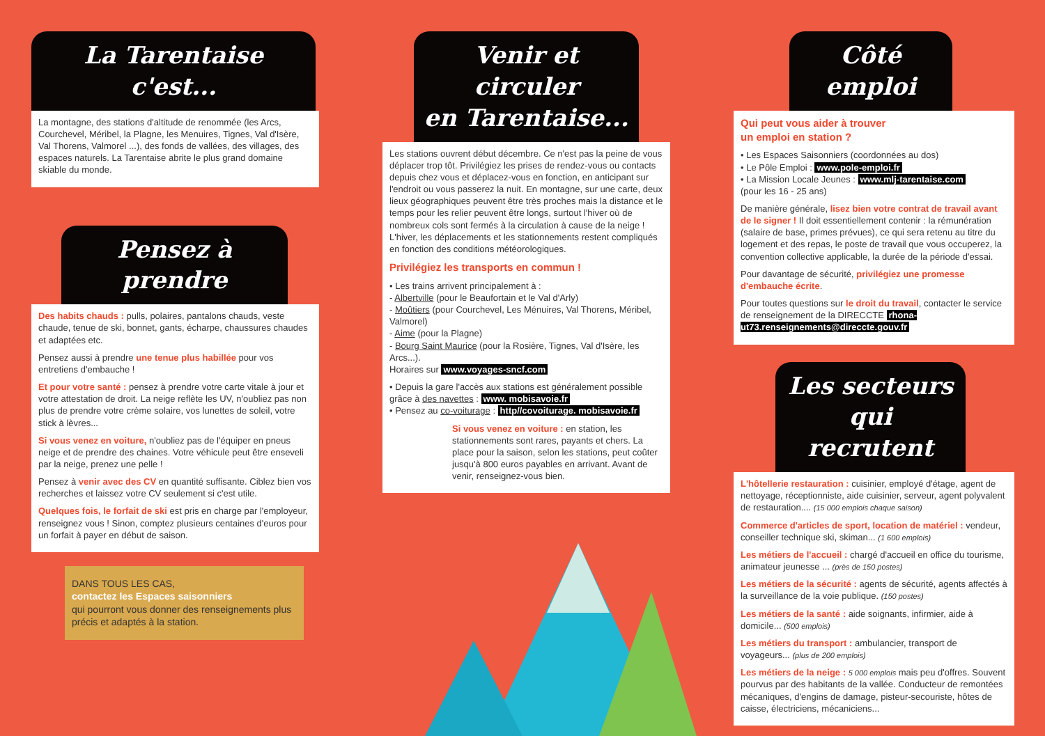La Tarentaise c'est...
La montagne, des stations d'altitude de renommée (les Arcs, Courchevel, Méribel, la Plagne, les Menuires, Tignes, Val d'Isère, Val Thorens, Valmorel ...), des fonds de vallées, des villages, des espaces naturels. La Tarentaise abrite le plus grand domaine skiable du monde.
Pensez à prendre
Des habits chauds : pulls, polaires, pantalons chauds, veste chaude, tenue de ski, bonnet, gants, écharpe, chaussures chaudes et adaptées etc.
Pensez aussi à prendre une tenue plus habillée pour vos entretiens d'embauche !
Et pour votre santé : pensez à prendre votre carte vitale à jour et votre attestation de droit. La neige reflète les UV, n'oubliez pas non plus de prendre votre crème solaire, vos lunettes de soleil, votre stick à lèvres...
Si vous venez en voiture, n'oubliez pas de l'équiper en pneus neige et de prendre des chaines. Votre véhicule peut être enseveli par la neige, prenez une pelle !
Pensez à venir avec des CV en quantité suffisante. Ciblez bien vos recherches et laissez votre CV seulement si c'est utile.
Quelques fois, le forfait de ski est pris en charge par l'employeur, renseignez vous ! Sinon, comptez plusieurs centaines d'euros pour un forfait à payer en début de saison.
DANS TOUS LES CAS,
contactez les Espaces saisonniers
qui pourront vous donner des renseignements plus précis et adaptés à la station.
Venir et circuler
en Tarentaise...
Les stations ouvrent début décembre. Ce n'est pas la peine de vous déplacer trop tôt. Privilégiez les prises de rendez-vous ou contacts depuis chez vous et déplacez-vous en fonction, en anticipant sur l'endroit ou vous passerez la nuit. En montagne, sur une carte, deux lieux géographiques peuvent être très proches mais la distance et le temps pour les relier peuvent être longs, surtout l'hiver où de nombreux cols sont fermés à la circulation à cause de la neige ! L'hiver, les déplacements et les stationnements restent compliqués en fonction des conditions météorologiques.
Privilégiez les transports en commun !
• Les trains arrivent principalement à :
- Albertville (pour le Beaufortain et le Val d'Arly)
- Moûtiers (pour Courchevel, Les Ménuires, Val Thorens, Méribel, Valmorel)
- Aime (pour la Plagne)
- Bourg Saint Maurice (pour la Rosière, Tignes, Val d'Isère, les Arcs...).
Horaires sur www.voyages-sncf.com
• Depuis la gare l'accès aux stations est généralement possible grâce à des navettes : www. mobisavoie.fr
• Pensez au co-voiturage : http//covoiturage. mobisavoie.fr
Si vous venez en voiture : en station, les stationnements sont rares, payants et chers. La place pour la saison, selon les stations, peut coûter jusqu'à 800 euros payables en arrivant. Avant de venir, renseignez-vous bien.
Côté emploi
Qui peut vous aider à trouver
un emploi en station ?
• Les Espaces Saisonniers (coordonnées au dos)
• Le Pôle Emploi : www.pole-emploi.fr
• La Mission Locale Jeunes : www.mlj-tarentaise.com
(pour les 16 - 25 ans)
De manière générale, lisez bien votre contrat de travail avant de le signer ! Il doit essentiellement contenir : la rémunération (salaire de base, primes prévues), ce qui sera retenu au titre du logement et des repas, le poste de travail que vous occuperez, la convention collective applicable, la durée de la période d'essai.
Pour davantage de sécurité, privilégiez une promesse d'embauche écrite.
Pour toutes questions sur le droit du travail, contacter le service de renseignement de la DIRECCTE rhona-ut73.renseignements@direccte.gouv.fr
Les secteurs
qui recrutent
L'hôtellerie restauration : cuisinier, employé d'étage, agent de nettoyage, réceptionniste, aide cuisinier, serveur, agent polyvalent de restauration.... (15 000 emplois chaque saison)
Commerce d'articles de sport, location de matériel : vendeur, conseiller technique ski, skiman... (1 600 emplois)
Les métiers de l'accueil : chargé d'accueil en office du tourisme, animateur jeunesse ... (près de 150 postes)
Les métiers de la sécurité : agents de sécurité, agents affectés à la surveillance de la voie publique. (150 postes)
Les métiers de la santé : aide soignants, infirmier, aide à domicile... (500 emplois)
Les métiers du transport : ambulancier, transport de voyageurs... (plus de 200 emplois)
Les métiers de la neige : 5 000 emplois mais peu d'offres. Souvent pourvus par des habitants de la vallée. Conducteur de remontées mécaniques, d'engins de damage, pisteur-secouriste, hôtes de caisse, électriciens, mécaniciens...